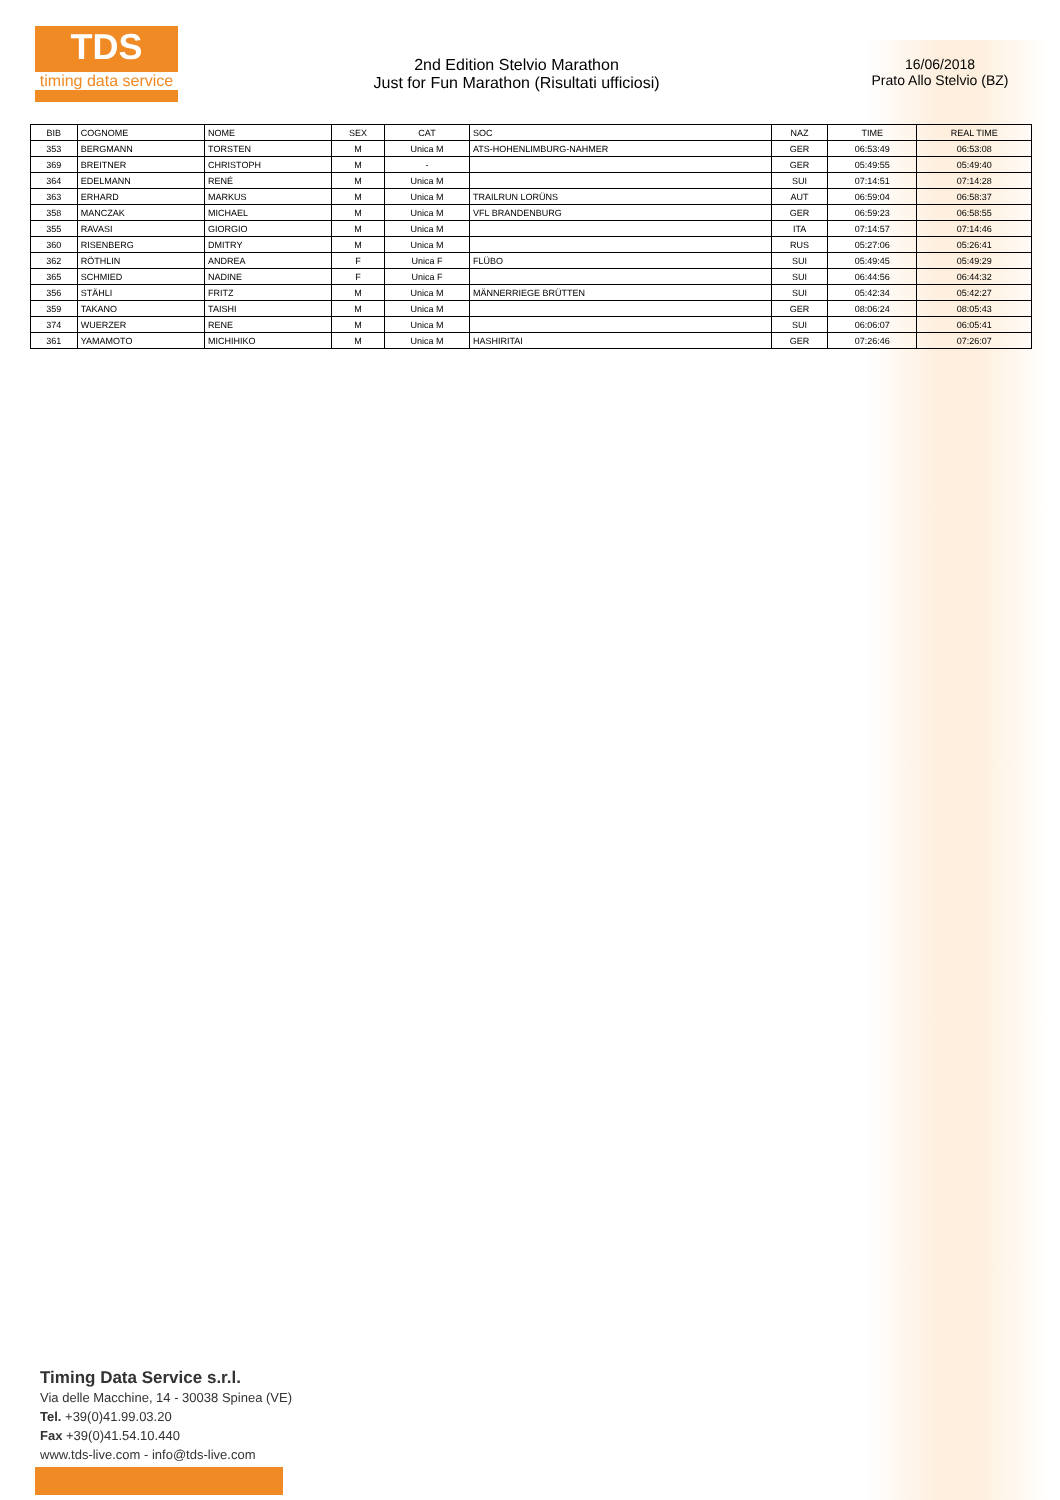TDS
timing data service
2nd Edition Stelvio Marathon
Just for Fun Marathon (Risultati ufficiosi)
16/06/2018
Prato Allo Stelvio (BZ)
| BIB | COGNOME | NOME | SEX | CAT | SOC | NAZ | TIME | REAL TIME |
| --- | --- | --- | --- | --- | --- | --- | --- | --- |
| 353 | BERGMANN | TORSTEN | M | Unica M | ATS-HOHENLIMBURG-NAHMER | GER | 06:53:49 | 06:53:08 |
| 369 | BREITNER | CHRISTOPH | M | - | | GER | 05:49:55 | 05:49:40 |
| 364 | EDELMANN | RENÉ | M | Unica M | | SUI | 07:14:51 | 07:14:28 |
| 363 | ERHARD | MARKUS | M | Unica M | TRAILRUN LORÜNS | AUT | 06:59:04 | 06:58:37 |
| 358 | MANCZAK | MICHAEL | M | Unica M | VFL BRANDENBURG | GER | 06:59:23 | 06:58:55 |
| 355 | RAVASI | GIORGIO | M | Unica M | | ITA | 07:14:57 | 07:14:46 |
| 360 | RISENBERG | DMITRY | M | Unica M | | RUS | 05:27:06 | 05:26:41 |
| 362 | RÖTHLIN | ANDREA | F | Unica F | FLÜBO | SUI | 05:49:45 | 05:49:29 |
| 365 | SCHMIED | NADINE | F | Unica F | | SUI | 06:44:56 | 06:44:32 |
| 356 | STÄHLI | FRITZ | M | Unica M | MÄNNERRIEGE BRÜTTEN | SUI | 05:42:34 | 05:42:27 |
| 359 | TAKANO | TAISHI | M | Unica M | | GER | 08:06:24 | 08:05:43 |
| 374 | WUERZER | RENE | M | Unica M | | SUI | 06:06:07 | 06:05:41 |
| 361 | YAMAMOTO | MICHIHIKO | M | Unica M | HASHIRITAI | GER | 07:26:46 | 07:26:07 |
Timing Data Service s.r.l.
Via delle Macchine, 14 - 30038 Spinea (VE)
Tel. +39(0)41.99.03.20
Fax +39(0)41.54.10.440
www.tds-live.com - info@tds-live.com